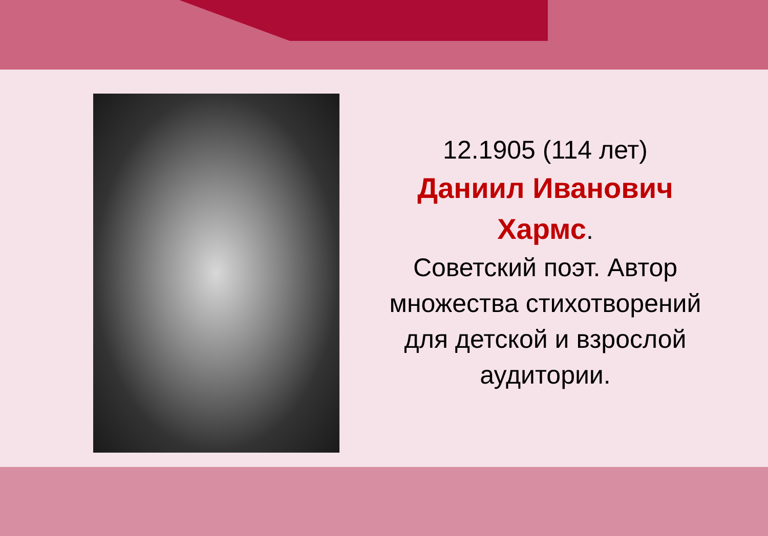12.1905 (114 лет)
Даниил Иванович Хармс.
Советский поэт. Автор множества стихотворений для детской и взрослой аудитории.